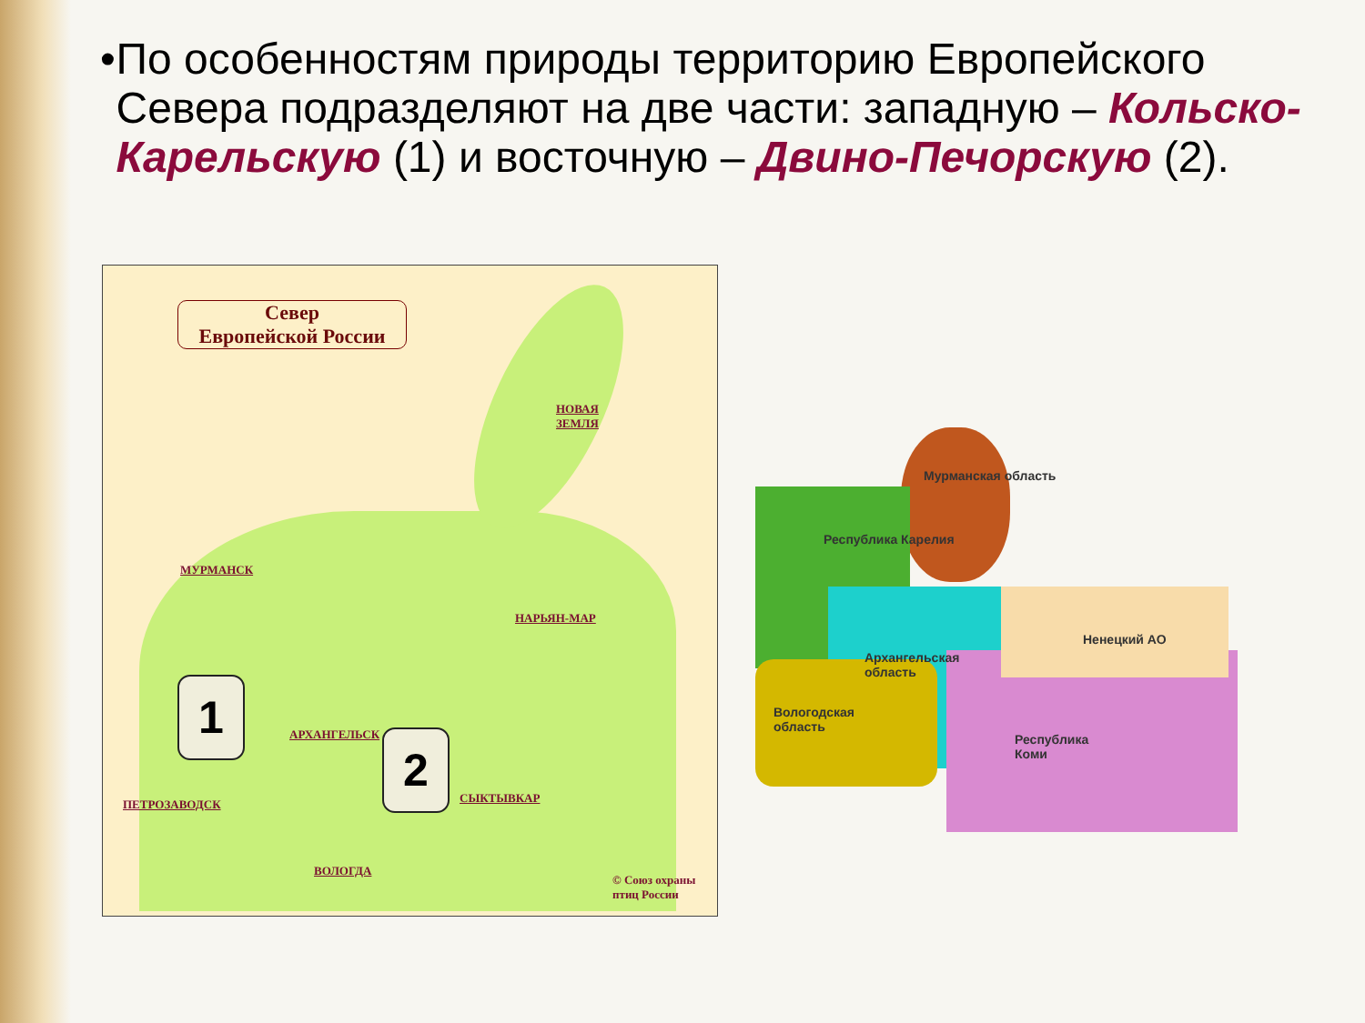• По особенностям природы территорию Европейского Севера подразделяют на две части: западную – Кольско-Карельскую (1) и восточную – Двино-Печорскую (2).
Север
Европейской России
НОВАЯ
ЗЕМЛЯ
МУРМАНСК
НАРЬЯН-МАР
1
АРХАНГЕЛЬСК 2
ПЕТРОЗАВОДСК СЫКТЫВКАР
ВОЛОГДА
© Союз охраны
птиц России
Мурманская область
Республика Карелия
Архангельская
область
Ненецкий АО
Вологодская
область
Республика
Коми